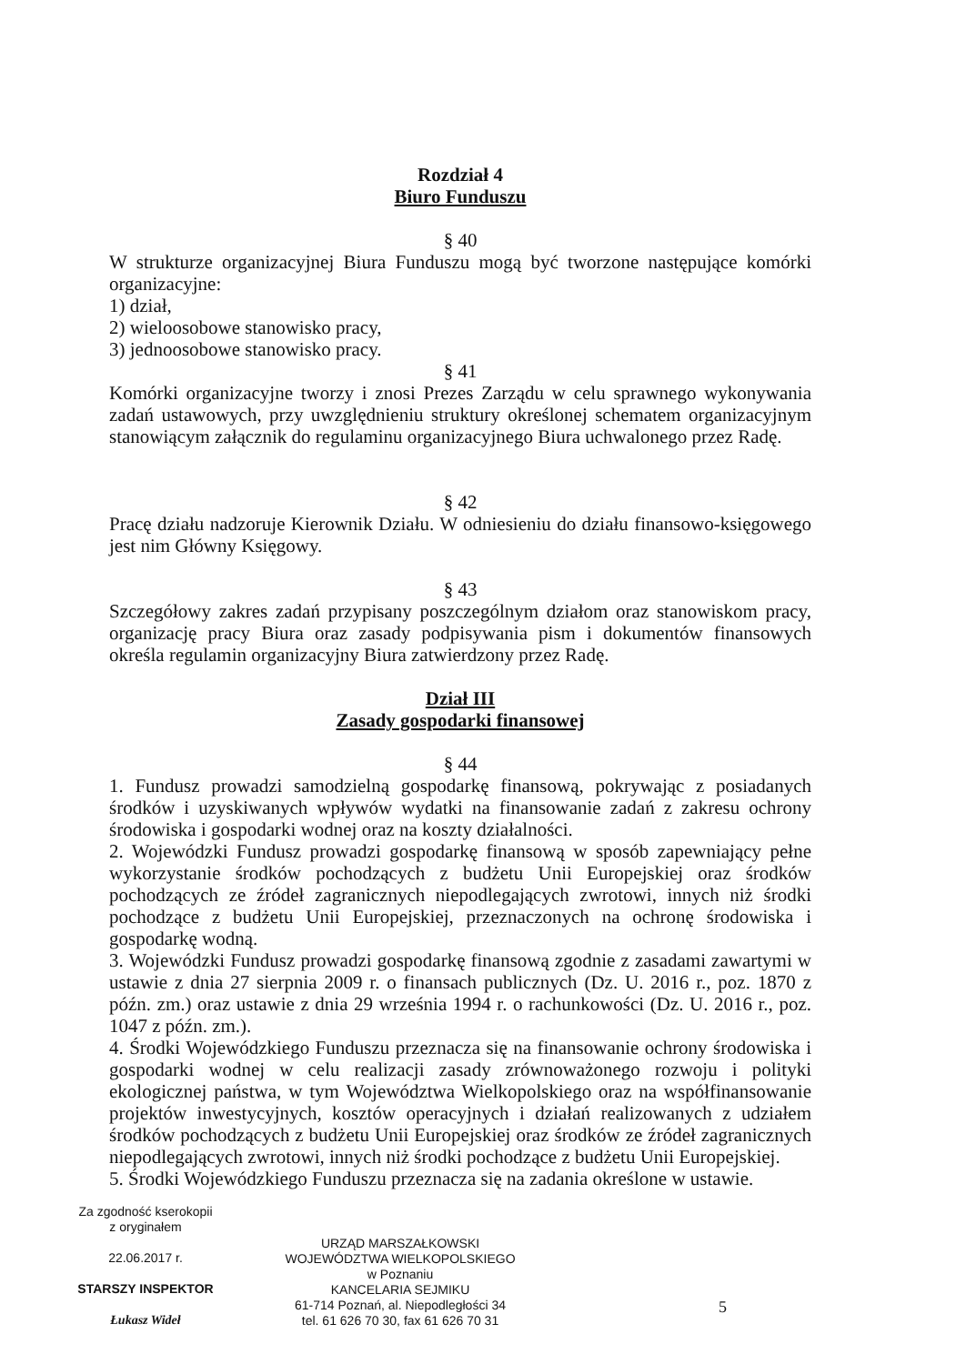Rozdział 4
Biuro Funduszu
§ 40
W strukturze organizacyjnej Biura Funduszu mogą być tworzone następujące komórki organizacyjne:
1) dział,
2) wieloosobowe stanowisko pracy,
3) jednoosobowe stanowisko pracy.
§ 41
Komórki organizacyjne tworzy i znosi Prezes Zarządu w celu sprawnego wykonywania zadań ustawowych, przy uwzględnieniu struktury określonej schematem organizacyjnym stanowiącym załącznik do regulaminu organizacyjnego Biura uchwalonego przez Radę.
§ 42
Pracę działu nadzoruje Kierownik Działu. W odniesieniu do działu finansowo-księgowego jest nim Główny Księgowy.
§ 43
Szczegółowy zakres zadań przypisany poszczególnym działom oraz stanowiskom pracy, organizację pracy Biura oraz zasady podpisywania pism i dokumentów finansowych określa regulamin organizacyjny Biura zatwierdzony przez Radę.
Dział III
Zasady gospodarki finansowej
§ 44
1. Fundusz prowadzi samodzielną gospodarkę finansową, pokrywając z posiadanych środków i uzyskiwanych wpływów wydatki na finansowanie zadań z zakresu ochrony środowiska i gospodarki wodnej oraz na koszty działalności.
2. Wojewódzki Fundusz prowadzi gospodarkę finansową w sposób zapewniający pełne wykorzystanie środków pochodzących z budżetu Unii Europejskiej oraz środków pochodzących ze źródeł zagranicznych niepodlegających zwrotowi, innych niż środki pochodzące z budżetu Unii Europejskiej, przeznaczonych na ochronę środowiska i gospodarkę wodną.
3. Wojewódzki Fundusz prowadzi gospodarkę finansową zgodnie z zasadami zawartymi w ustawie z dnia 27 sierpnia 2009 r. o finansach publicznych (Dz. U. 2016 r., poz. 1870 z późn. zm.) oraz ustawie z dnia 29 września 1994 r. o rachunkowości (Dz. U. 2016 r., poz. 1047 z późn. zm.).
4. Środki Wojewódzkiego Funduszu przeznacza się na finansowanie ochrony środowiska i gospodarki wodnej w celu realizacji zasady zrównoważonego rozwoju i polityki ekologicznej państwa, w tym Województwa Wielkopolskiego oraz na współfinansowanie projektów inwestycyjnych, kosztów operacyjnych i działań realizowanych z udziałem środków pochodzących z budżetu Unii Europejskiej oraz środków ze źródeł zagranicznych niepodlegających zwrotowi, innych niż środki pochodzące z budżetu Unii Europejskiej.
5. Środki Wojewódzkiego Funduszu przeznacza się na zadania określone w ustawie.
Za zgodność kserokopii
z oryginałem
22.06.2017 r.
STARSZY INSPEKTOR
Łukasz Wideł
URZĄD MARSZAŁKOWSKI
WOJEWÓDZTWA WIELKOPOLSKIEGO
w Poznaniu
KANCELARIA SEJMIKU
61-714 Poznań, al. Niepodległości 34
tel. 61 626 70 30, fax 61 626 70 31
5